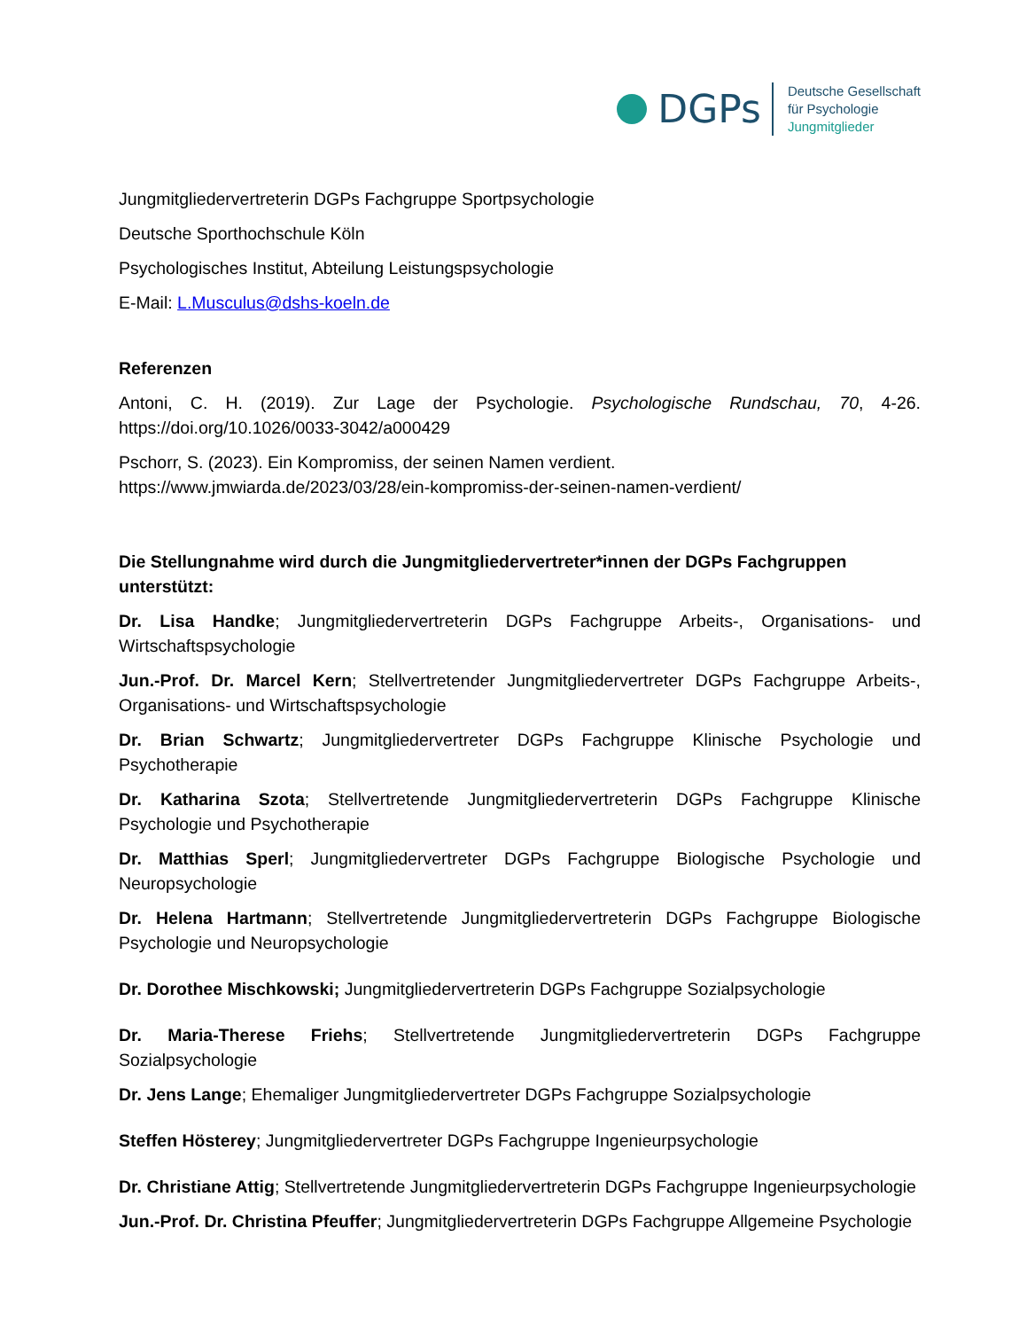DGPs
Deutsche Gesellschaft
für Psychologie
Jungmitglieder
Jungmitgliedervertreterin DGPs Fachgruppe Sportpsychologie
Deutsche Sporthochschule Köln
Psychologisches Institut, Abteilung Leistungspsychologie
E-Mail: L.Musculus@dshs-koeln.de
Referenzen
Antoni, C. H. (2019). Zur Lage der Psychologie. Psychologische Rundschau, 70, 4-26. https://doi.org/10.1026/0033-3042/a000429
Pschorr, S. (2023). Ein Kompromiss, der seinen Namen verdient.
https://www.jmwiarda.de/2023/03/28/ein-kompromiss-der-seinen-namen-verdient/
Die Stellungnahme wird durch die Jungmitgliedervertreter*innen der DGPs Fachgruppen unterstützt:
Dr. Lisa Handke; Jungmitgliedervertreterin DGPs Fachgruppe Arbeits-, Organisations- und Wirtschaftspsychologie
Jun.-Prof. Dr. Marcel Kern; Stellvertretender Jungmitgliedervertreter DGPs Fachgruppe Arbeits-, Organisations- und Wirtschaftspsychologie
Dr. Brian Schwartz; Jungmitgliedervertreter DGPs Fachgruppe Klinische Psychologie und Psychotherapie
Dr. Katharina Szota; Stellvertretende Jungmitgliedervertreterin DGPs Fachgruppe Klinische Psychologie und Psychotherapie
Dr. Matthias Sperl; Jungmitgliedervertreter DGPs Fachgruppe Biologische Psychologie und Neuropsychologie
Dr. Helena Hartmann; Stellvertretende Jungmitgliedervertreterin DGPs Fachgruppe Biologische Psychologie und Neuropsychologie
Dr. Dorothee Mischkowski; Jungmitgliedervertreterin DGPs Fachgruppe Sozialpsychologie
Dr. Maria-Therese Friehs; Stellvertretende Jungmitgliedervertreterin DGPs Fachgruppe Sozialpsychologie
Dr. Jens Lange; Ehemaliger Jungmitgliedervertreter DGPs Fachgruppe Sozialpsychologie
Steffen Hösterey; Jungmitgliedervertreter DGPs Fachgruppe Ingenieurpsychologie
Dr. Christiane Attig; Stellvertretende Jungmitgliedervertreterin DGPs Fachgruppe Ingenieurpsychologie
Jun.-Prof. Dr. Christina Pfeuffer; Jungmitgliedervertreterin DGPs Fachgruppe Allgemeine Psychologie